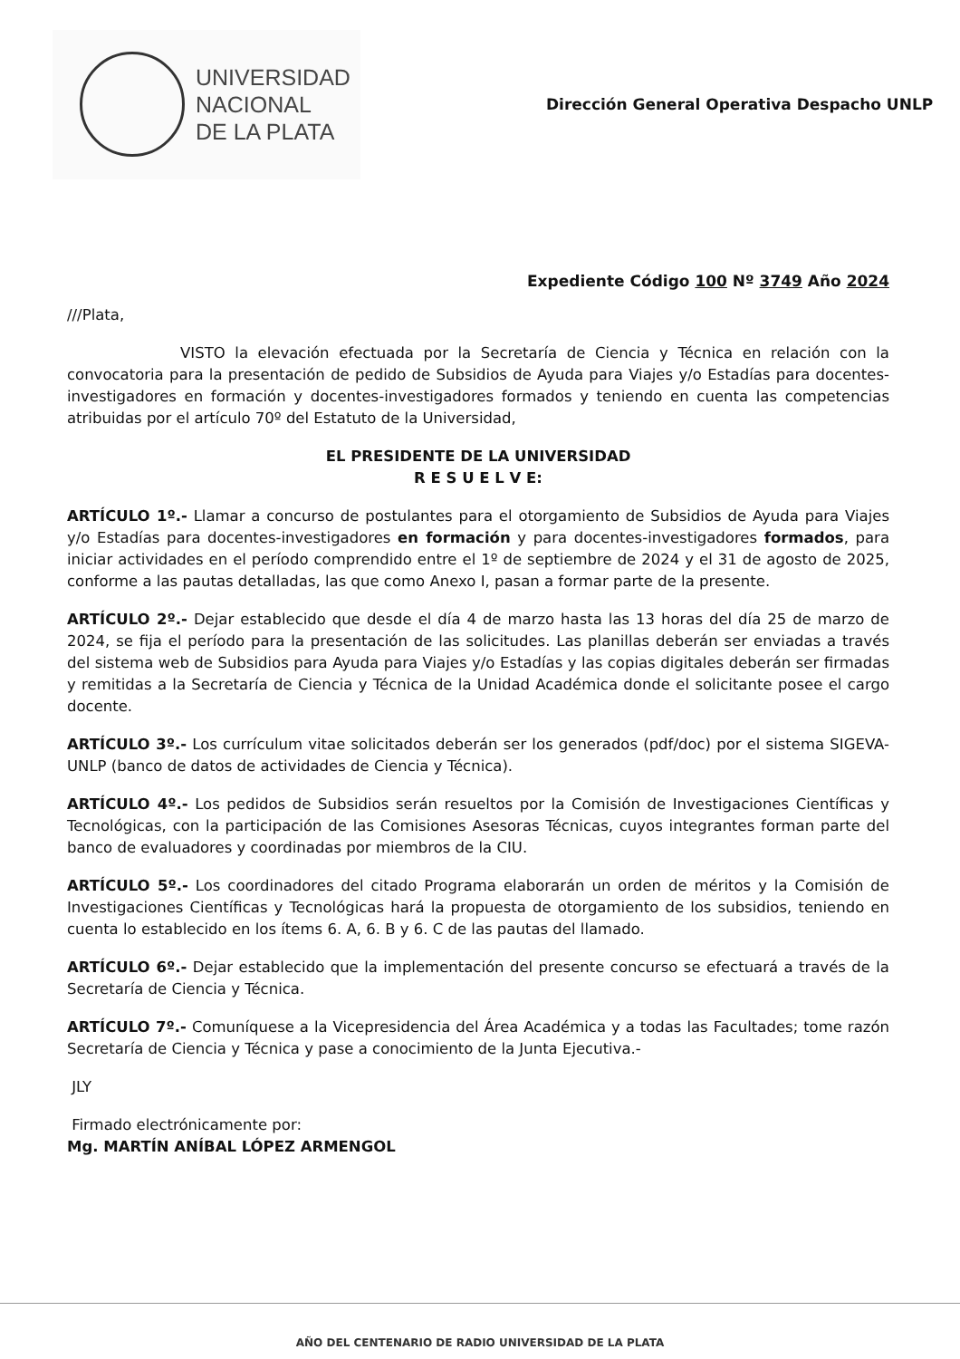UNIVERSIDAD
NACIONAL
DE LA PLATA
Dirección General Operativa Despacho UNLP
Expediente Código 100 Nº 3749 Año 2024
///Plata,
VISTO la elevación efectuada por la Secretaría de Ciencia y Técnica en relación con la convocatoria para la presentación de pedido de Subsidios de Ayuda para Viajes y/o Estadías para docentes-investigadores en formación y docentes-investigadores formados y teniendo en cuenta las competencias atribuidas por el artículo 70º del Estatuto de la Universidad,
EL PRESIDENTE DE LA UNIVERSIDAD
R E S U E L V E:
ARTÍCULO 1º.- Llamar a concurso de postulantes para el otorgamiento de Subsidios de Ayuda para Viajes y/o Estadías para docentes-investigadores en formación y para docentes-investigadores formados, para iniciar actividades en el período comprendido entre el 1º de septiembre de 2024 y el 31 de agosto de 2025, conforme a las pautas detalladas, las que como Anexo I, pasan a formar parte de la presente.
ARTÍCULO 2º.- Dejar establecido que desde el día 4 de marzo hasta las 13 horas del día 25 de marzo de 2024, se fija el período para la presentación de las solicitudes. Las planillas deberán ser enviadas a través del sistema web de Subsidios para Ayuda para Viajes y/o Estadías y las copias digitales deberán ser firmadas y remitidas a la Secretaría de Ciencia y Técnica de la Unidad Académica donde el solicitante posee el cargo docente.
ARTÍCULO 3º.- Los currículum vitae solicitados deberán ser los generados (pdf/doc) por el sistema SIGEVA-UNLP (banco de datos de actividades de Ciencia y Técnica).
ARTÍCULO 4º.- Los pedidos de Subsidios serán resueltos por la Comisión de Investigaciones Científicas y Tecnológicas, con la participación de las Comisiones Asesoras Técnicas, cuyos integrantes forman parte del banco de evaluadores y coordinadas por miembros de la CIU.
ARTÍCULO 5º.- Los coordinadores del citado Programa elaborarán un orden de méritos y la Comisión de Investigaciones Científicas y Tecnológicas hará la propuesta de otorgamiento de los subsidios, teniendo en cuenta lo establecido en los ítems 6. A, 6. B y 6. C de las pautas del llamado.
ARTÍCULO 6º.- Dejar establecido que la implementación del presente concurso se efectuará a través de la Secretaría de Ciencia y Técnica.
ARTÍCULO 7º.- Comuníquese a la Vicepresidencia del Área Académica y a todas las Facultades; tome razón Secretaría de Ciencia y Técnica y pase a conocimiento de la Junta Ejecutiva.-
JLY
Firmado electrónicamente por:
Mg. MARTÍN ANÍBAL LÓPEZ ARMENGOL
AÑO DEL CENTENARIO DE RADIO UNIVERSIDAD DE LA PLATA